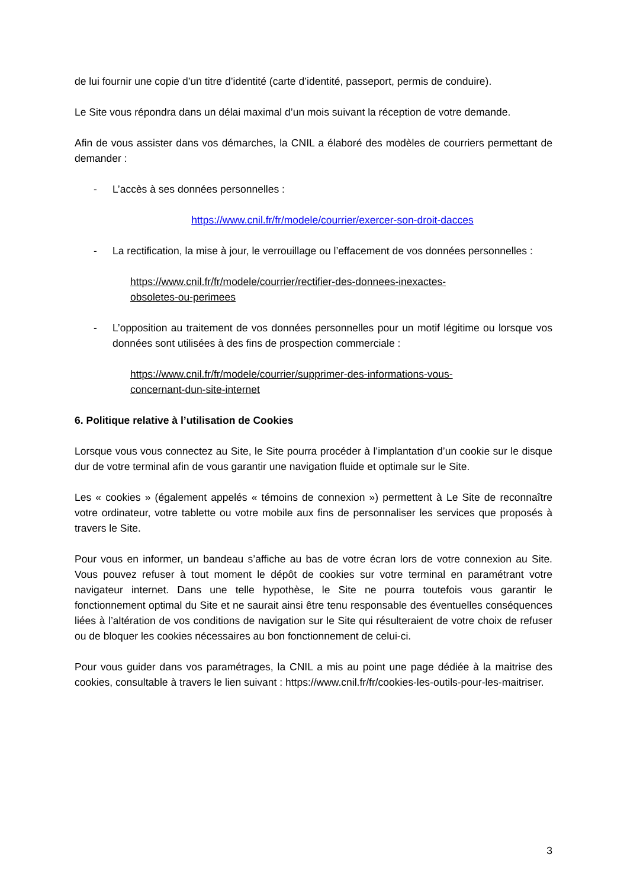de lui fournir une copie d’un titre d’identité (carte d’identité, passeport, permis de conduire).
Le Site vous répondra dans un délai maximal d’un mois suivant la réception de votre demande.
Afin de vous assister dans vos démarches, la CNIL a élaboré des modèles de courriers permettant de demander :
- L’accès à ses données personnelles :
https://www.cnil.fr/fr/modele/courrier/exercer-son-droit-dacces
- La rectification, la mise à jour, le verrouillage ou l’effacement de vos données personnelles :
https://www.cnil.fr/fr/modele/courrier/rectifier-des-donnees-inexactes-
obsoletes-ou-perimees
- L’opposition au traitement de vos données personnelles pour un motif légitime ou lorsque vos données sont utilisées à des fins de prospection commerciale :
https://www.cnil.fr/fr/modele/courrier/supprimer-des-informations-vous-
concernant-dun-site-internet
6. Politique relative à l’utilisation de Cookies
Lorsque vous vous connectez au Site, le Site pourra procéder à l’implantation d’un cookie sur le disque dur de votre terminal afin de vous garantir une navigation fluide et optimale sur le Site.
Les « cookies » (également appelés « témoins de connexion ») permettent à Le Site de reconnaître votre ordinateur, votre tablette ou votre mobile aux fins de personnaliser les services que proposés à travers le Site.
Pour vous en informer, un bandeau s’affiche au bas de votre écran lors de votre connexion au Site. Vous pouvez refuser à tout moment le dépôt de cookies sur votre terminal en paramétrant votre navigateur internet. Dans une telle hypothèse, le Site ne pourra toutefois vous garantir le fonctionnement optimal du Site et ne saurait ainsi être tenu responsable des éventuelles conséquences liées à l’altération de vos conditions de navigation sur le Site qui résulteraient de votre choix de refuser ou de bloquer les cookies nécessaires au bon fonctionnement de celui-ci.
Pour vous guider dans vos paramétrages, la CNIL a mis au point une page dédiée à la maitrise des cookies, consultable à travers le lien suivant : https://www.cnil.fr/fr/cookies-les-outils-pour-les-maitriser.
3